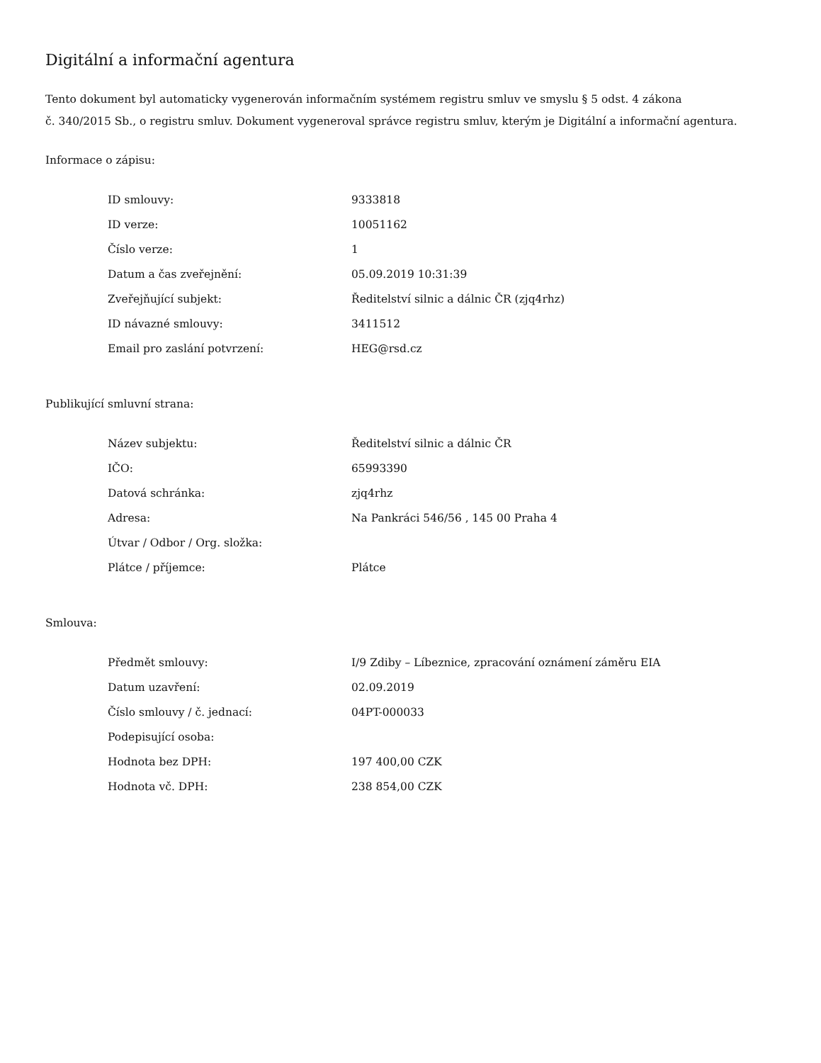Digitální a informační agentura
Tento dokument byl automaticky vygenerován informačním systémem registru smluv ve smyslu § 5 odst. 4 zákona
č. 340/2015 Sb., o registru smluv. Dokument vygeneroval správce registru smluv, kterým je Digitální a informační agentura.
Informace o zápisu:
| ID smlouvy: | 9333818 |
| ID verze: | 10051162 |
| Číslo verze: | 1 |
| Datum a čas zveřejnění: | 05.09.2019 10:31:39 |
| Zveřejňující subjekt: | Ředitelství silnic a dálnic ČR (zjq4rhz) |
| ID návazné smlouvy: | 3411512 |
| Email pro zaslání potvrzení: | HEG@rsd.cz |
Publikující smluvní strana:
| Název subjektu: | Ředitelství silnic a dálnic ČR |
| IČO: | 65993390 |
| Datová schránka: | zjq4rhz |
| Adresa: | Na Pankráci 546/56 , 145 00 Praha 4 |
| Útvar / Odbor / Org. složka: | |
| Plátce / příjemce: | Plátce |
Smlouva:
| Předmět smlouvy: | I/9 Zdiby – Líbeznice, zpracování oznámení záměru EIA |
| Datum uzavření: | 02.09.2019 |
| Číslo smlouvy / č. jednací: | 04PT-000033 |
| Podepisující osoba: | |
| Hodnota bez DPH: | 197 400,00 CZK |
| Hodnota vč. DPH: | 238 854,00 CZK |